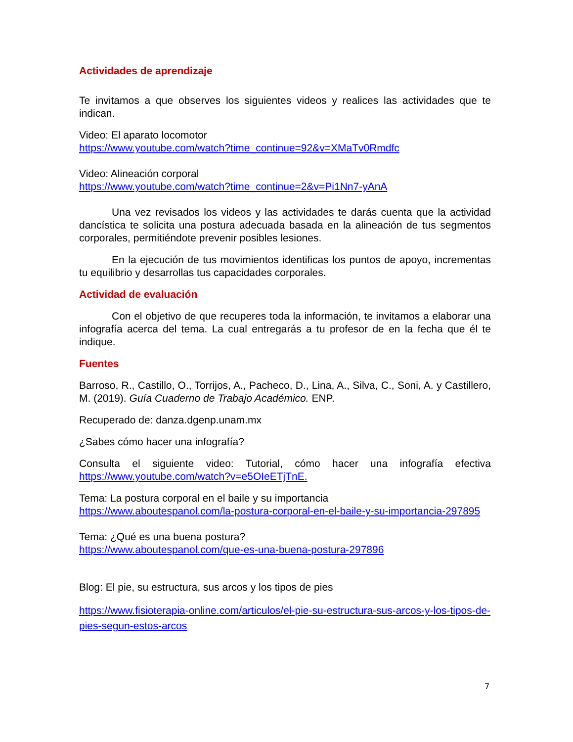Actividades de aprendizaje
Te invitamos a que observes los siguientes videos y realices las actividades que te indican.
Video: El aparato locomotor
https://www.youtube.com/watch?time_continue=92&v=XMaTv0Rmdfc
Video: Alineación corporal
https://www.youtube.com/watch?time_continue=2&v=Pi1Nn7-yAnA
Una vez revisados los videos y las actividades te darás cuenta que la actividad dancística te solicita una postura adecuada basada en la alineación de tus segmentos corporales, permitiéndote prevenir posibles lesiones.
En la ejecución de tus movimientos identificas los puntos de apoyo, incrementas tu equilibrio y desarrollas tus capacidades corporales.
Actividad de evaluación
Con el objetivo de que recuperes toda la información, te invitamos a elaborar una infografía acerca del tema. La cual entregarás a tu profesor de en la fecha que él te indique.
Fuentes
Barroso, R., Castillo, O., Torrijos, A., Pacheco, D., Lina, A., Silva, C., Soni, A. y Castillero, M. (2019). Guía Cuaderno de Trabajo Académico. ENP.
Recuperado de: danza.dgenp.unam.mx
¿Sabes cómo hacer una infografía?
Consulta el siguiente video: Tutorial, cómo hacer una infografía efectiva https://www.youtube.com/watch?v=e5OIeETjTnE.
Tema: La postura corporal en el baile y su importancia
https://www.aboutespanol.com/la-postura-corporal-en-el-baile-y-su-importancia-297895
Tema: ¿Qué es una buena postura?
https://www.aboutespanol.com/que-es-una-buena-postura-297896
Blog: El pie, su estructura, sus arcos y los tipos de pies
https://www.fisioterapia-online.com/articulos/el-pie-su-estructura-sus-arcos-y-los-tipos-de-pies-segun-estos-arcos
7